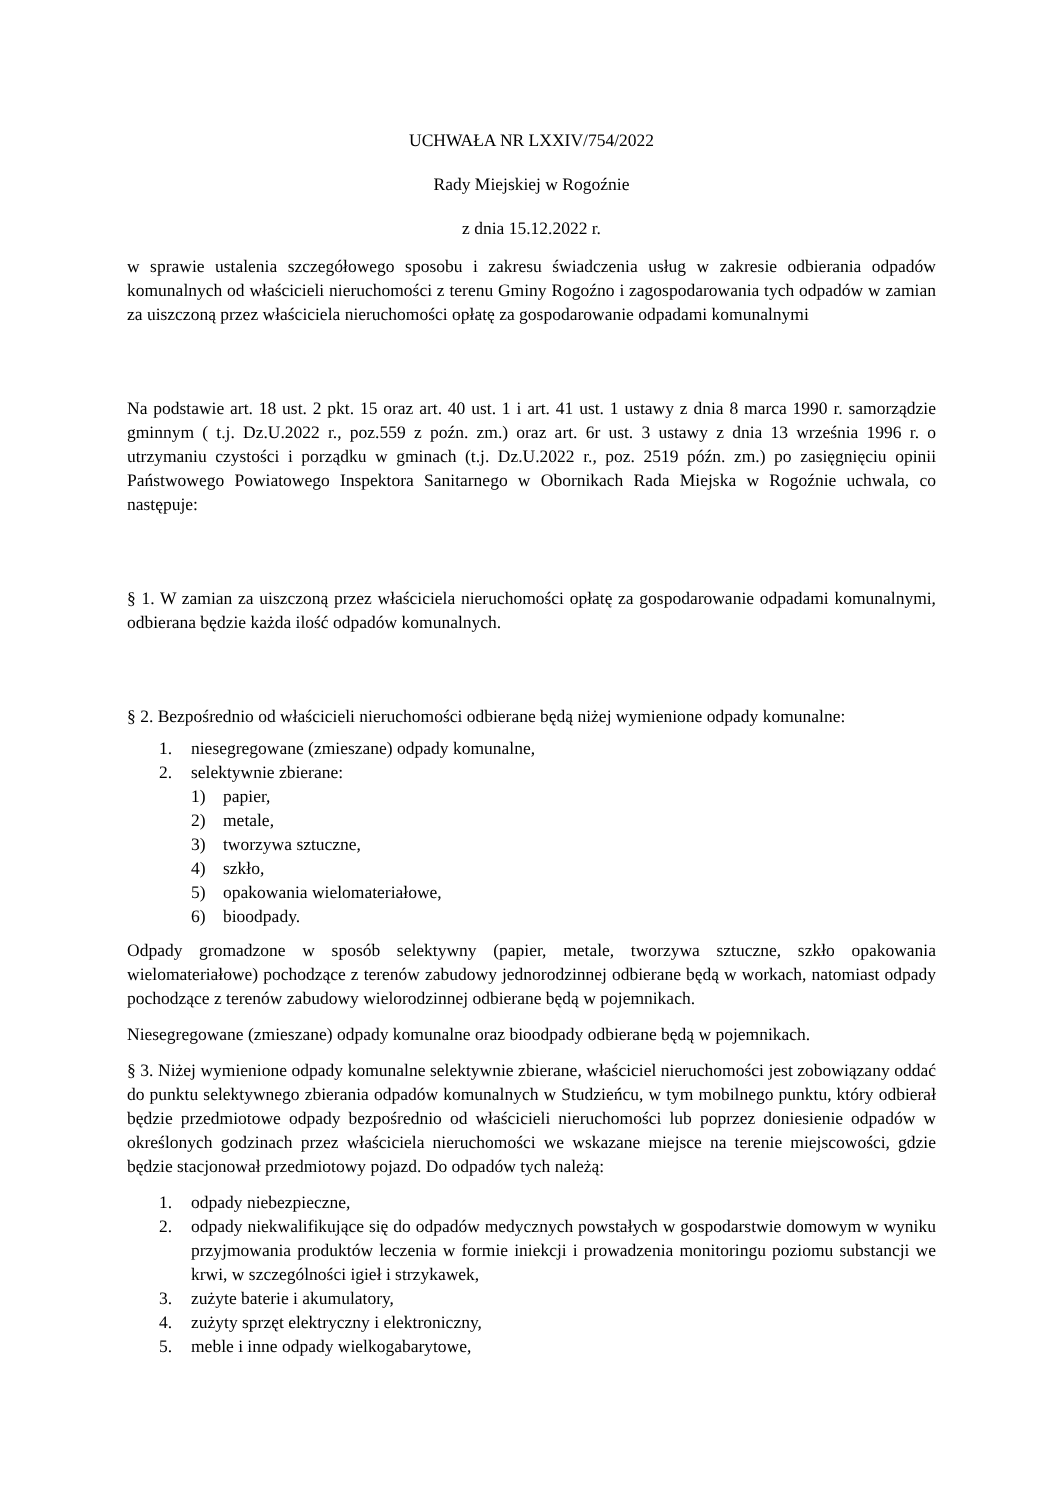UCHWAŁA NR LXXIV/754/2022
Rady Miejskiej w Rogoźnie
z dnia 15.12.2022 r.
w sprawie ustalenia szczegółowego sposobu i zakresu świadczenia usług w zakresie odbierania odpadów komunalnych od właścicieli nieruchomości z terenu Gminy Rogoźno i zagospodarowania tych odpadów w zamian za uiszczoną przez właściciela nieruchomości opłatę za gospodarowanie odpadami komunalnymi
Na podstawie art. 18 ust. 2 pkt. 15 oraz art. 40 ust. 1 i art. 41 ust. 1 ustawy z dnia 8 marca 1990 r. samorządzie gminnym ( t.j. Dz.U.2022 r., poz.559 z poźn. zm.) oraz art. 6r ust. 3 ustawy z dnia 13 września 1996 r. o utrzymaniu czystości i porządku w gminach (t.j. Dz.U.2022 r., poz. 2519 późn. zm.) po zasięgnięciu opinii Państwowego Powiatowego Inspektora Sanitarnego w Obornikach Rada Miejska w Rogoźnie uchwala, co następuje:
§ 1. W zamian za uiszczoną przez właściciela nieruchomości opłatę za gospodarowanie odpadami komunalnymi, odbierana będzie każda ilość odpadów komunalnych.
§ 2. Bezpośrednio od właścicieli nieruchomości odbierane będą niżej wymienione odpady komunalne:
1. niesegregowane (zmieszane) odpady komunalne,
2. selektywnie zbierane:
1) papier,
2) metale,
3) tworzywa sztuczne,
4) szkło,
5) opakowania wielomateriałowe,
6) bioodpady.
Odpady gromadzone w sposób selektywny (papier, metale, tworzywa sztuczne, szkło opakowania wielomateriałowe) pochodzące z terenów zabudowy jednorodzinnej odbierane będą w workach, natomiast odpady pochodzące z terenów zabudowy wielorodzinnej odbierane będą w pojemnikach.
Niesegregowane (zmieszane) odpady komunalne oraz bioodpady odbierane będą w pojemnikach.
§ 3. Niżej wymienione odpady komunalne selektywnie zbierane, właściciel nieruchomości jest zobowiązany oddać do punktu selektywnego zbierania odpadów komunalnych w Studzieńcu, w tym mobilnego punktu, który odbierał będzie przedmiotowe odpady bezpośrednio od właścicieli nieruchomości lub poprzez doniesienie odpadów w określonych godzinach przez właściciela nieruchomości we wskazane miejsce na terenie miejscowości, gdzie będzie stacjonował przedmiotowy pojazd. Do odpadów tych należą:
1. odpady niebezpieczne,
2. odpady niekwalifikujące się do odpadów medycznych powstałych w gospodarstwie domowym w wyniku przyjmowania produktów leczenia w formie iniekcji i prowadzenia monitoringu poziomu substancji we krwi, w szczególności igieł i strzykawek,
3. zużyte baterie i akumulatory,
4. zużyty sprzęt elektryczny i elektroniczny,
5. meble i inne odpady wielkogabarytowe,